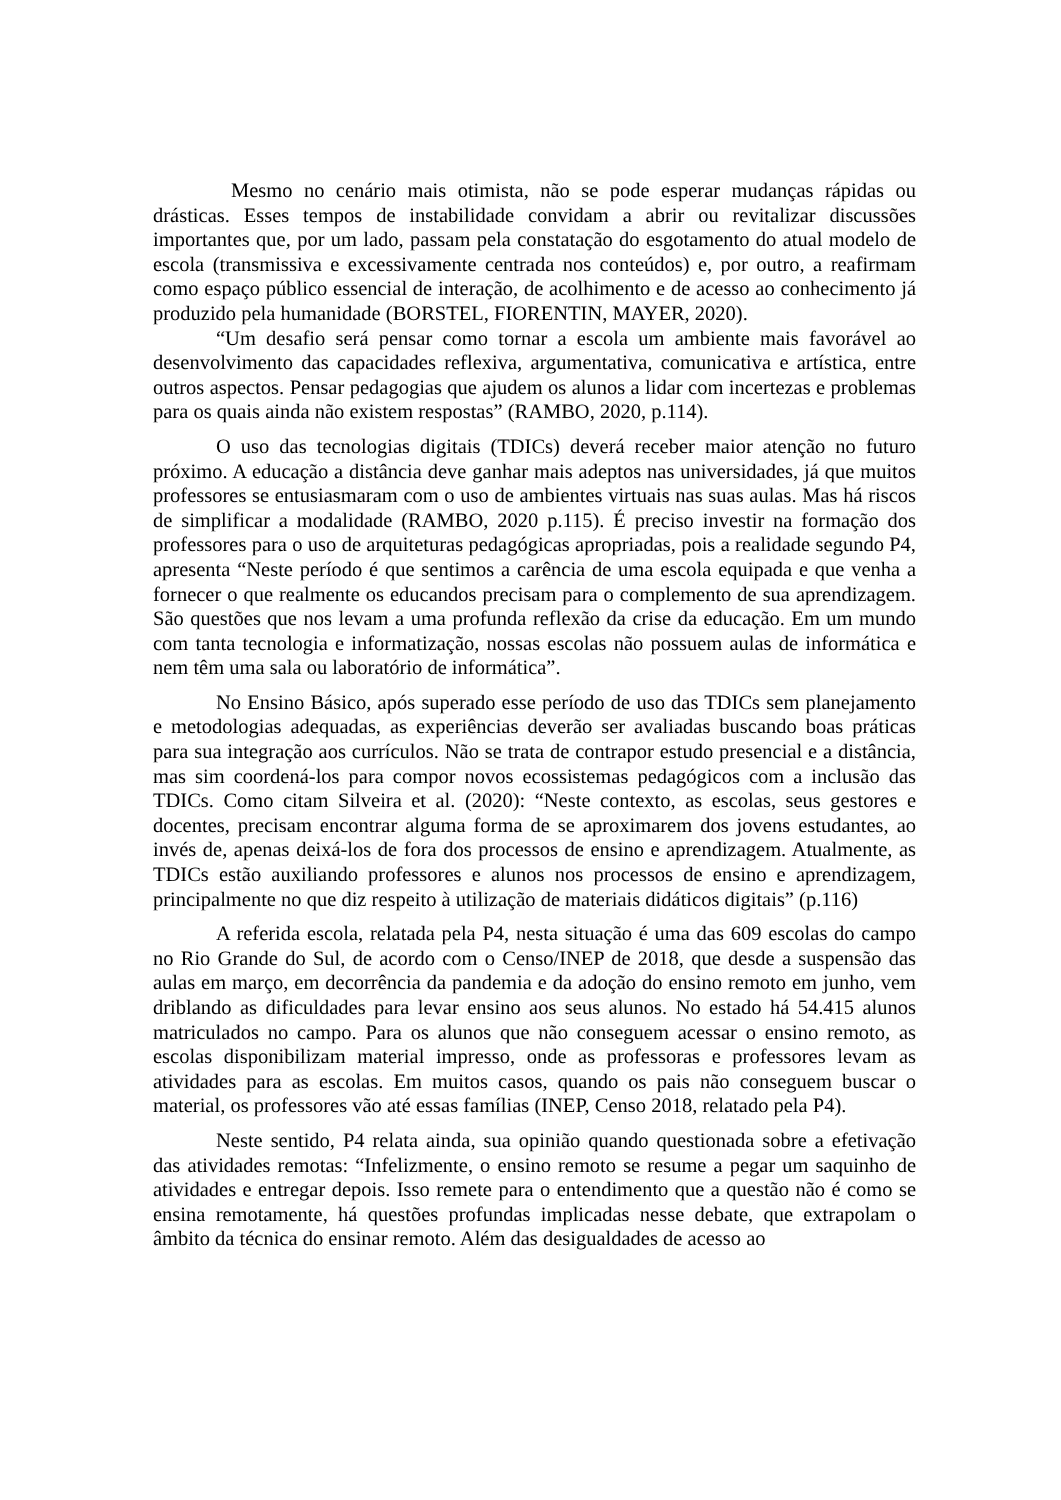Mesmo no cenário mais otimista, não se pode esperar mudanças rápidas ou drásticas. Esses tempos de instabilidade convidam a abrir ou revitalizar discussões importantes que, por um lado, passam pela constatação do esgotamento do atual modelo de escola (transmissiva e excessivamente centrada nos conteúdos) e, por outro, a reafirmam como espaço público essencial de interação, de acolhimento e de acesso ao conhecimento já produzido pela humanidade (BORSTEL, FIORENTIN, MAYER, 2020).
“Um desafio será pensar como tornar a escola um ambiente mais favorável ao desenvolvimento das capacidades reflexiva, argumentativa, comunicativa e artística, entre outros aspectos. Pensar pedagogias que ajudem os alunos a lidar com incertezas e problemas para os quais ainda não existem respostas” (RAMBO, 2020, p.114).
O uso das tecnologias digitais (TDICs) deverá receber maior atenção no futuro próximo. A educação a distância deve ganhar mais adeptos nas universidades, já que muitos professores se entusiasmaram com o uso de ambientes virtuais nas suas aulas. Mas há riscos de simplificar a modalidade (RAMBO, 2020 p.115). É preciso investir na formação dos professores para o uso de arquiteturas pedagógicas apropriadas, pois a realidade segundo P4, apresenta “Neste período é que sentimos a carência de uma escola equipada e que venha a fornecer o que realmente os educandos precisam para o complemento de sua aprendizagem. São questões que nos levam a uma profunda reflexão da crise da educação. Em um mundo com tanta tecnologia e informatização, nossas escolas não possuem aulas de informática e nem têm uma sala ou laboratório de informática”.
No Ensino Básico, após superado esse período de uso das TDICs sem planejamento e metodologias adequadas, as experiências deverão ser avaliadas buscando boas práticas para sua integração aos currículos. Não se trata de contrapor estudo presencial e a distância, mas sim coordená-los para compor novos ecossistemas pedagógicos com a inclusão das TDICs. Como citam Silveira et al. (2020): “Neste contexto, as escolas, seus gestores e docentes, precisam encontrar alguma forma de se aproximarem dos jovens estudantes, ao invés de, apenas deixá-los de fora dos processos de ensino e aprendizagem. Atualmente, as TDICs estão auxiliando professores e alunos nos processos de ensino e aprendizagem, principalmente no que diz respeito à utilização de materiais didáticos digitais” (p.116)
A referida escola, relatada pela P4, nesta situação é uma das 609 escolas do campo no Rio Grande do Sul, de acordo com o Censo/INEP de 2018, que desde a suspensão das aulas em março, em decorrência da pandemia e da adoção do ensino remoto em junho, vem driblando as dificuldades para levar ensino aos seus alunos. No estado há 54.415 alunos matriculados no campo. Para os alunos que não conseguem acessar o ensino remoto, as escolas disponibilizam material impresso, onde as professoras e professores levam as atividades para as escolas. Em muitos casos, quando os pais não conseguem buscar o material, os professores vão até essas famílias (INEP, Censo 2018, relatado pela P4).
Neste sentido, P4 relata ainda, sua opinião quando questionada sobre a efetivação das atividades remotas: “Infelizmente, o ensino remoto se resume a pegar um saquinho de atividades e entregar depois. Isso remete para o entendimento que a questão não é como se ensina remotamente, há questões profundas implicadas nesse debate, que extrapolam o âmbito da técnica do ensinar remoto. Além das desigualdades de acesso ao